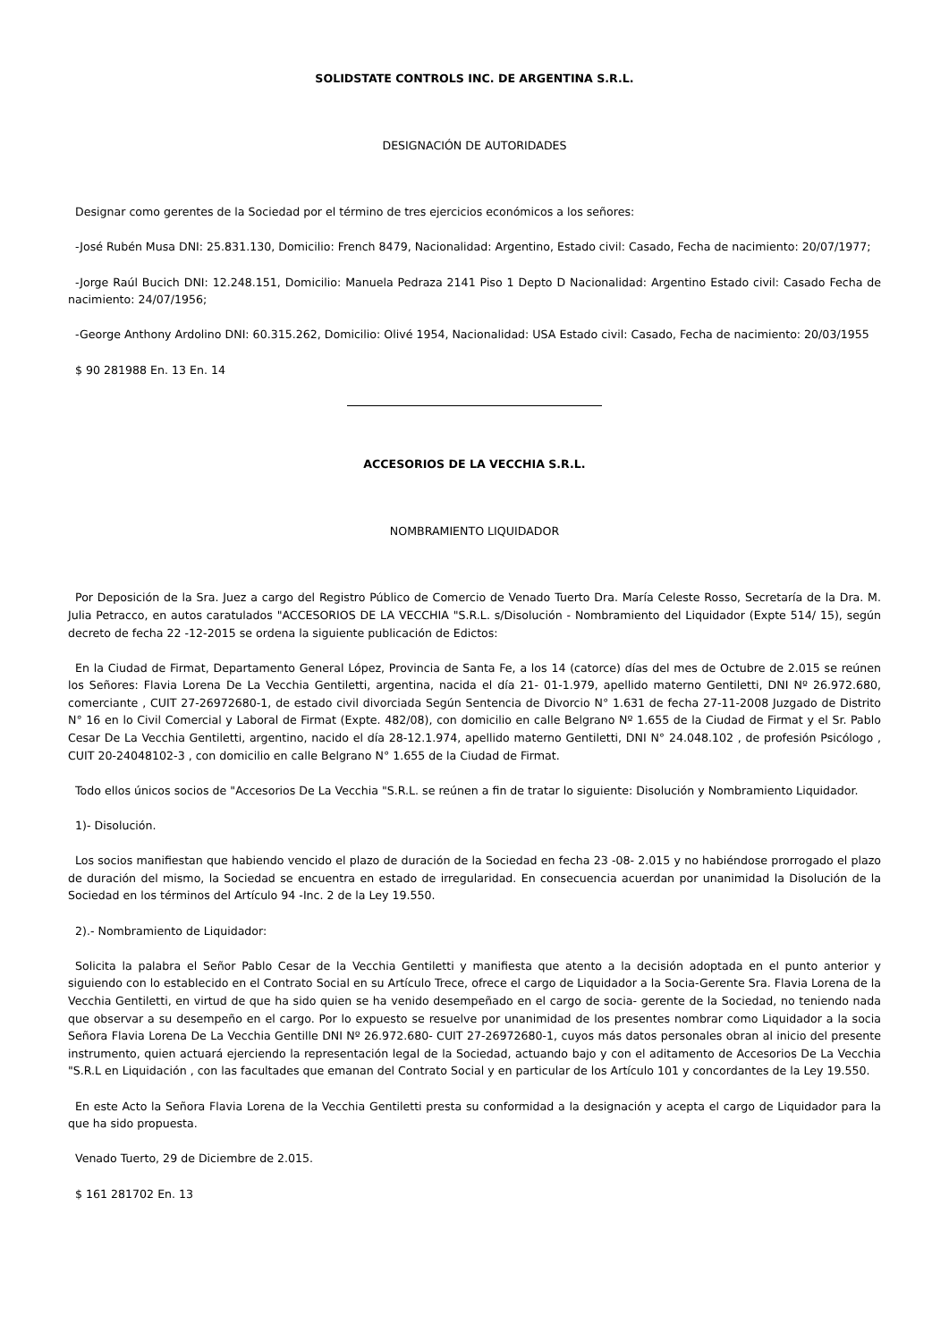SOLIDSTATE CONTROLS INC. DE ARGENTINA S.R.L.
DESIGNACIÓN DE AUTORIDADES
Designar como gerentes de la Sociedad por el término de tres ejercicios económicos a los señores:
-José Rubén Musa DNI: 25.831.130, Domicilio: French 8479, Nacionalidad: Argentino, Estado civil: Casado, Fecha de nacimiento: 20/07/1977;
-Jorge Raúl Bucich DNI: 12.248.151, Domicilio: Manuela Pedraza 2141 Piso 1 Depto D Nacionalidad: Argentino Estado civil: Casado Fecha de nacimiento: 24/07/1956;
-George Anthony Ardolino DNI: 60.315.262, Domicilio: Olivé 1954, Nacionalidad: USA Estado civil: Casado, Fecha de nacimiento: 20/03/1955
$ 90 281988 En. 13 En. 14
ACCESORIOS DE LA VECCHIA S.R.L.
NOMBRAMIENTO LIQUIDADOR
Por Deposición de la Sra. Juez a cargo del Registro Público de Comercio de Venado Tuerto Dra. María Celeste Rosso, Secretaría de la Dra. M. Julia Petracco, en autos caratulados "ACCESORIOS DE LA VECCHIA "S.R.L. s/Disolución - Nombramiento del Liquidador (Expte 514/ 15), según decreto de fecha 22 -12-2015 se ordena la siguiente publicación de Edictos:
En la Ciudad de Firmat, Departamento General López, Provincia de Santa Fe, a los 14 (catorce) días del mes de Octubre de 2.015 se reúnen los Señores: Flavia Lorena De La Vecchia Gentiletti, argentina, nacida el día 21- 01-1.979, apellido materno Gentiletti, DNI Nº 26.972.680, comerciante , CUIT 27-26972680-1, de estado civil divorciada Según Sentencia de Divorcio N° 1.631 de fecha 27-11-2008 Juzgado de Distrito N° 16 en lo Civil Comercial y Laboral de Firmat (Expte. 482/08), con domicilio en calle Belgrano Nº 1.655 de la Ciudad de Firmat y el Sr. Pablo Cesar De La Vecchia Gentiletti, argentino, nacido el día 28-12.1.974, apellido materno Gentiletti, DNI N° 24.048.102 , de profesión Psicólogo , CUIT 20-24048102-3 , con domicilio en calle Belgrano N° 1.655 de la Ciudad de Firmat.
Todo ellos únicos socios de "Accesorios De La Vecchia "S.R.L. se reúnen a fin de tratar lo siguiente: Disolución y Nombramiento Liquidador.
1)- Disolución.
Los socios manifiestan que habiendo vencido el plazo de duración de la Sociedad en fecha 23 -08- 2.015 y no habiéndose prorrogado el plazo de duración del mismo, la Sociedad se encuentra en estado de irregularidad. En consecuencia acuerdan por unanimidad la Disolución de la Sociedad en los términos del Artículo 94 -Inc. 2 de la Ley 19.550.
2).- Nombramiento de Liquidador:
Solicita la palabra el Señor Pablo Cesar de la Vecchia Gentiletti y manifiesta que atento a la decisión adoptada en el punto anterior y siguiendo con lo establecido en el Contrato Social en su Artículo Trece, ofrece el cargo de Liquidador a la Socia-Gerente Sra. Flavia Lorena de la Vecchia Gentiletti, en virtud de que ha sido quien se ha venido desempeñado en el cargo de socia- gerente de la Sociedad, no teniendo nada que observar a su desempeño en el cargo. Por lo expuesto se resuelve por unanimidad de los presentes nombrar como Liquidador a la socia Señora Flavia Lorena De La Vecchia Gentille DNI Nº 26.972.680- CUIT 27-26972680-1, cuyos más datos personales obran al inicio del presente instrumento, quien actuará ejerciendo la representación legal de la Sociedad, actuando bajo y con el aditamento de Accesorios De La Vecchia "S.R.L en Liquidación , con las facultades que emanan del Contrato Social y en particular de los Artículo 101 y concordantes de la Ley 19.550.
En este Acto la Señora Flavia Lorena de la Vecchia Gentiletti presta su conformidad a la designación y acepta el cargo de Liquidador para la que ha sido propuesta.
Venado Tuerto, 29 de Diciembre de 2.015.
$ 161 281702 En. 13